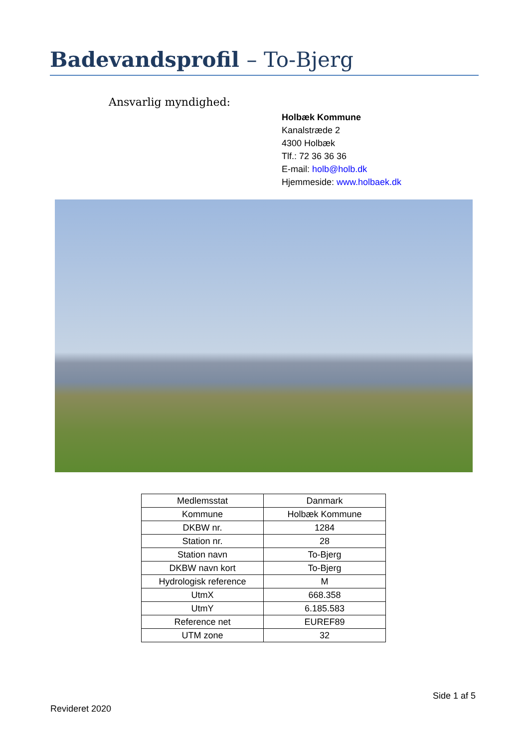Badevandsprofil – To-Bjerg
Ansvarlig myndighed:
Holbæk Kommune
Kanalstræde 2
4300 Holbæk
Tlf.: 72 36 36 36
E-mail: holb@holb.dk
Hjemmeside: www.holbaek.dk
| Medlemsstat | Danmark |
| Kommune | Holbæk Kommune |
| DKBW nr. | 1284 |
| Station nr. | 28 |
| Station navn | To-Bjerg |
| DKBW navn kort | To-Bjerg |
| Hydrologisk reference | M |
| UtmX | 668.358 |
| UtmY | 6.185.583 |
| Reference net | EUREF89 |
| UTM zone | 32 |
Side 1 af 5
Revideret 2020